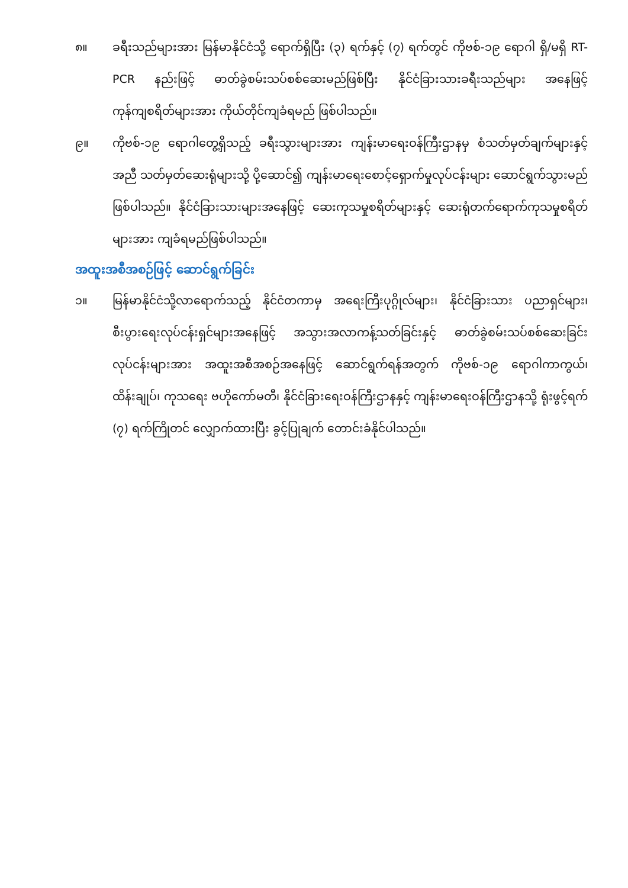၈။ ခရီးသည်များအား မြန်မာနိုင်ငံသို့ ရောက်ရှိပြီး (၃) ရက်နှင့် (၇) ရက်တွင် ကိုဗစ်-၁၉ ရောဂါ ရှိ/မရှိ RT-PCR နည်းဖြင့် ဓာတ်ခွဲစမ်းသပ်စစ်ဆေးမည်ဖြစ်ပြီး နိုင်ငံခြားသားခရီးသည်များ အနေဖြင့် ကုန်ကျစရိတ်များအား ကိုယ်တိုင်ကျခံရမည် ဖြစ်ပါသည်။
၉။ ကိုဗစ်-၁၉ ရောဂါတွေ့ရှိသည့် ခရီးသွားများအား ကျန်းမာရေးဝန်ကြီးဌာနမှ စံသတ်မှတ်ချက်များနှင့်အညီ သတ်မှတ်ဆေးရုံများသို့ ပို့ဆောင်၍ ကျန်းမာရေးစောင့်ရှောက်မှုလုပ်ငန်းများ ဆောင်ရွက်သွားမည်ဖြစ်ပါသည်။ နိုင်ငံခြားသားများအနေဖြင့် ဆေးကုသမှုစရိတ်များနှင့် ဆေးရုံတက်ရောက်ကုသမှုစရိတ်များအား ကျခံရမည်ဖြစ်ပါသည်။
အထူးအစီအစဉ်ဖြင့် ဆောင်ရွက်ခြင်း
၁။ မြန်မာနိုင်ငံသို့လာရောက်သည့် နိုင်ငံတကာမှ အရေးကြီးပုဂ္ဂိုလ်များ၊ နိုင်ငံခြားသား ပညာရှင်များ၊ စီးပွားရေးလုပ်ငန်းရှင်များအနေဖြင့် အသွားအလာကန့်သတ်ခြင်းနှင့် ဓာတ်ခွဲစမ်းသပ်စစ်ဆေးခြင်းလုပ်ငန်းများအား အထူးအစီအစဉ်အနေဖြင့် ဆောင်ရွက်ရန်အတွက် ကိုဗစ်-၁၉ ရောဂါကာကွယ်၊ ထိန်းချုပ်၊ ကုသရေး ဗဟိုကော်မတီ၊ နိုင်ငံခြားရေးဝန်ကြီးဌာနနှင့် ကျန်းမာရေးဝန်ကြီးဌာနသို့ ရုံးဖွင့်ရက် (၇) ရက်ကြိုတင် လျှောက်ထားပြီး ခွင့်ပြုချက် တောင်းခံနိုင်ပါသည်။